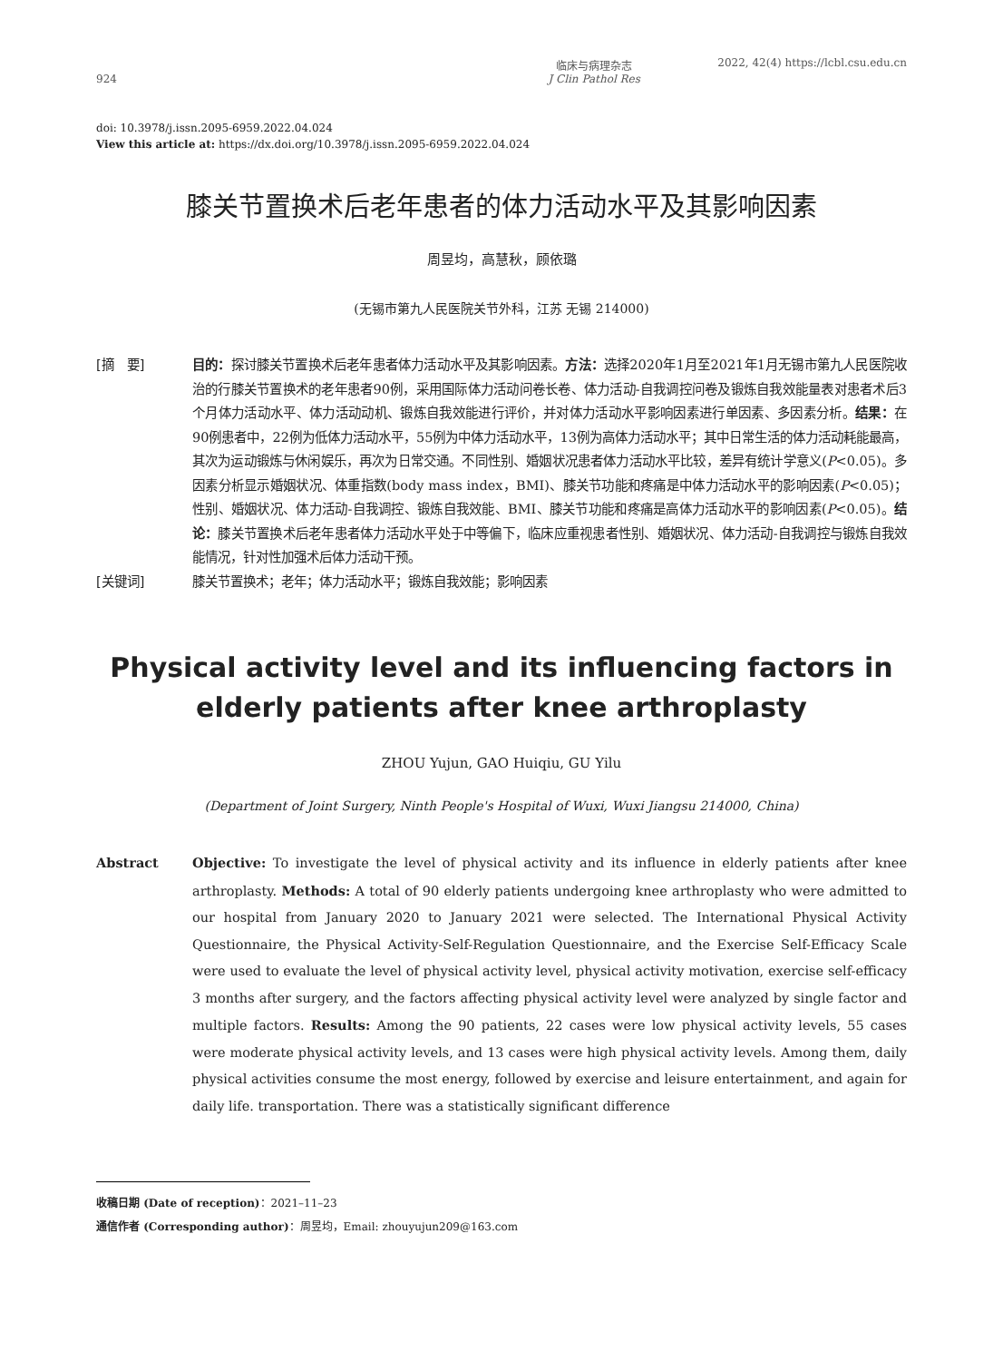924
临床与病理杂志
J Clin Pathol Res
2022, 42(4) https://lcbl.csu.edu.cn
doi: 10.3978/j.issn.2095-6959.2022.04.024
View this article at: https://dx.doi.org/10.3978/j.issn.2095-6959.2022.04.024
膝关节置换术后老年患者的体力活动水平及其影响因素
周昱均，高慧秋，顾依璐
(无锡市第九人民医院关节外科，江苏 无锡 214000)
[摘　要] 目的：探讨膝关节置换术后老年患者体力活动水平及其影响因素。方法：选择2020年1月至2021年1月无锡市第九人民医院收治的行膝关节置换术的老年患者90例，采用国际体力活动问卷长卷、体力活动-自我调控问卷及锻炼自我效能量表对患者术后3个月体力活动水平、体力活动动机、锻炼自我效能进行评价，并对体力活动水平影响因素进行单因素、多因素分析。结果：在90例患者中，22例为低体力活动水平，55例为中体力活动水平，13例为高体力活动水平；其中日常生活的体力活动耗能最高，其次为运动锻炼与休闲娱乐，再次为日常交通。不同性别、婚姻状况患者体力活动水平比较，差异有统计学意义(P<0.05)。多因素分析显示婚姻状况、体重指数(body mass index，BMI)、膝关节功能和疼痛是中体力活动水平的影响因素(P<0.05)；性别、婚姻状况、体力活动-自我调控、锻炼自我效能、BMI、膝关节功能和疼痛是高体力活动水平的影响因素(P<0.05)。结论：膝关节置换术后老年患者体力活动水平处于中等偏下，临床应重视患者性别、婚姻状况、体力活动-自我调控与锻炼自我效能情况，针对性加强术后体力活动干预。
[关键词] 膝关节置换术；老年；体力活动水平；锻炼自我效能；影响因素
Physical activity level and its influencing factors in
elderly patients after knee arthroplasty
ZHOU Yujun, GAO Huiqiu, GU Yilu
(Department of Joint Surgery, Ninth People's Hospital of Wuxi, Wuxi Jiangsu 214000, China)
Abstract Objective: To investigate the level of physical activity and its influence in elderly patients after knee arthroplasty. Methods: A total of 90 elderly patients undergoing knee arthroplasty who were admitted to our hospital from January 2020 to January 2021 were selected. The International Physical Activity Questionnaire, the Physical Activity-Self-Regulation Questionnaire, and the Exercise Self-Efficacy Scale were used to evaluate the level of physical activity level, physical activity motivation, exercise self-efficacy 3 months after surgery, and the factors affecting physical activity level were analyzed by single factor and multiple factors. Results: Among the 90 patients, 22 cases were low physical activity levels, 55 cases were moderate physical activity levels, and 13 cases were high physical activity levels. Among them, daily physical activities consume the most energy, followed by exercise and leisure entertainment, and again for daily life. transportation. There was a statistically significant difference
收稿日期 (Date of reception)：2021–11–23
通信作者 (Corresponding author)：周昱均，Email: zhouyujun209@163.com